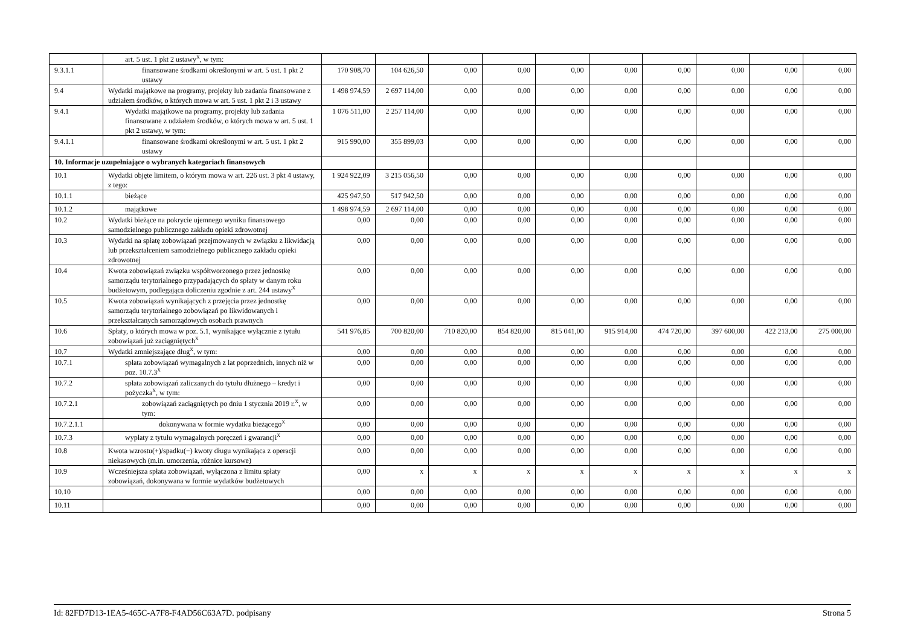| | art. 5 ust. 1 pkt 2 ustawy<sup>X</sup>, w tym: | | | | | | | | | | |
| 9.3.1.1 | finansowane środkami określonymi w art. 5 ust. 1 pkt 2 ustawy | 170 908,70 | 104 626,50 | 0,00 | 0,00 | 0,00 | 0,00 | 0,00 | 0,00 | 0,00 | 0,00 |
| 9.4 | Wydatki majątkowe na programy, projekty lub zadania finansowane z udziałem środków, o których mowa w art. 5 ust. 1 pkt 2 i 3 ustawy | 1 498 974,59 | 2 697 114,00 | 0,00 | 0,00 | 0,00 | 0,00 | 0,00 | 0,00 | 0,00 | 0,00 |
| 9.4.1 | Wydatki majątkowe na programy, projekty lub zadania finansowane z udziałem środków, o których mowa w art. 5 ust. 1 pkt 2 ustawy, w tym: | 1 076 511,00 | 2 257 114,00 | 0,00 | 0,00 | 0,00 | 0,00 | 0,00 | 0,00 | 0,00 | 0,00 |
| 9.4.1.1 | finansowane środkami określonymi w art. 5 ust. 1 pkt 2 ustawy | 915 990,00 | 355 899,03 | 0,00 | 0,00 | 0,00 | 0,00 | 0,00 | 0,00 | 0,00 | 0,00 |
| 10. Informacje uzupełniające o wybranych kategoriach finansowych | | | | | | | | | | | |
| 10.1 | Wydatki objęte limitem, o którym mowa w art. 226 ust. 3 pkt 4 ustawy, z tego: | 1 924 922,09 | 3 215 056,50 | 0,00 | 0,00 | 0,00 | 0,00 | 0,00 | 0,00 | 0,00 | 0,00 |
| 10.1.1 | bieżące | 425 947,50 | 517 942,50 | 0,00 | 0,00 | 0,00 | 0,00 | 0,00 | 0,00 | 0,00 | 0,00 |
| 10.1.2 | majątkowe | 1 498 974,59 | 2 697 114,00 | 0,00 | 0,00 | 0,00 | 0,00 | 0,00 | 0,00 | 0,00 | 0,00 |
| 10.2 | Wydatki bieżące na pokrycie ujemnego wyniku finansowego samodzielnego publicznego zakładu opieki zdrowotnej | 0,00 | 0,00 | 0,00 | 0,00 | 0,00 | 0,00 | 0,00 | 0,00 | 0,00 | 0,00 |
| 10.3 | Wydatki na spłatę zobowiązań przejmowanych w związku z likwidacją lub przekształceniem samodzielnego publicznego zakładu opieki zdrowotnej | 0,00 | 0,00 | 0,00 | 0,00 | 0,00 | 0,00 | 0,00 | 0,00 | 0,00 | 0,00 |
| 10.4 | Kwota zobowiązań związku współtworzonego przez jednostkę samorządu terytorialnego przypadających do spłaty w danym roku budżetowym, podlegająca doliczeniu zgodnie z art. 244 ustawy<sup>X</sup> | 0,00 | 0,00 | 0,00 | 0,00 | 0,00 | 0,00 | 0,00 | 0,00 | 0,00 | 0,00 |
| 10.5 | Kwota zobowiązań wynikających z przejęcia przez jednostkę samorządu terytorialnego zobowiązań po likwidowanych i przekształcanych samorządowych osobach prawnych | 0,00 | 0,00 | 0,00 | 0,00 | 0,00 | 0,00 | 0,00 | 0,00 | 0,00 | 0,00 |
| 10.6 | Spłaty, o których mowa w poz. 5.1, wynikające wyłącznie z tytułu zobowiązań już zaciągniętych<sup>X</sup> | 541 976,85 | 700 820,00 | 710 820,00 | 854 820,00 | 815 041,00 | 915 914,00 | 474 720,00 | 397 600,00 | 422 213,00 | 275 000,00 |
| 10.7 | Wydatki zmniejszające dług<sup>X</sup>, w tym: | 0,00 | 0,00 | 0,00 | 0,00 | 0,00 | 0,00 | 0,00 | 0,00 | 0,00 | 0,00 |
| 10.7.1 | spłata zobowiązań wymagalnych z lat poprzednich, innych niż w poz. 10.7.3<sup>X</sup> | 0,00 | 0,00 | 0,00 | 0,00 | 0,00 | 0,00 | 0,00 | 0,00 | 0,00 | 0,00 |
| 10.7.2 | spłata zobowiązań zaliczanych do tytułu dłużnego – kredyt i pożyczka<sup>X</sup>, w tym: | 0,00 | 0,00 | 0,00 | 0,00 | 0,00 | 0,00 | 0,00 | 0,00 | 0,00 | 0,00 |
| 10.7.2.1 | zobowiązań zaciągniętych po dniu 1 stycznia 2019 r.<sup>X</sup>, w tym: | 0,00 | 0,00 | 0,00 | 0,00 | 0,00 | 0,00 | 0,00 | 0,00 | 0,00 | 0,00 |
| 10.7.2.1.1 | dokonywana w formie wydatku bieżącego<sup>X</sup> | 0,00 | 0,00 | 0,00 | 0,00 | 0,00 | 0,00 | 0,00 | 0,00 | 0,00 | 0,00 |
| 10.7.3 | wypłaty z tytułu wymagalnych poręczeń i gwarancji<sup>X</sup> | 0,00 | 0,00 | 0,00 | 0,00 | 0,00 | 0,00 | 0,00 | 0,00 | 0,00 | 0,00 |
| 10.8 | Kwota wzrostu(+)/spadku(−) kwoty długu wynikająca z operacji niekasowych (m.in. umorzenia, różnice kursowe) | 0,00 | 0,00 | 0,00 | 0,00 | 0,00 | 0,00 | 0,00 | 0,00 | 0,00 | 0,00 |
| 10.9 | Wcześniejsza spłata zobowiązań, wyłączona z limitu spłaty zobowiązań, dokonywana w formie wydatków budżetowych | 0,00 | x | x | x | x | x | x | x | x | x |
| 10.10 | | 0,00 | 0,00 | 0,00 | 0,00 | 0,00 | 0,00 | 0,00 | 0,00 | 0,00 | 0,00 |
| 10.11 | | 0,00 | 0,00 | 0,00 | 0,00 | 0,00 | 0,00 | 0,00 | 0,00 | 0,00 | 0,00 |
Id: 82FD7D13-1EA5-465C-A7F8-F4AD56C63A7D. podpisany Strona 5